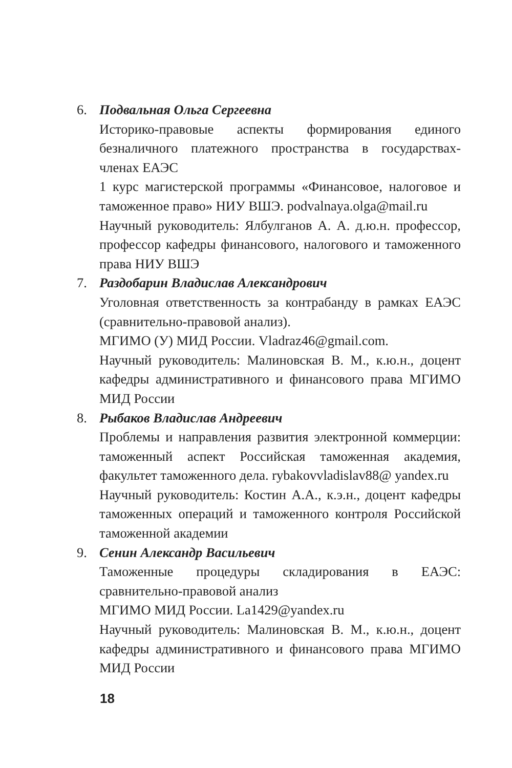6. Подвальная Ольга Сергеевна
Историко-правовые аспекты формирования единого безналичного платежного пространства в государствах-членах ЕАЭС
1 курс магистерской программы «Финансовое, налоговое и таможенное право» НИУ ВШЭ. podvalnaya.olga@mail.ru
Научный руководитель: Ялбулганов А. А. д.ю.н. профессор, профессор кафедры финансового, налогового и таможенного права НИУ ВШЭ
7. Раздобарин Владислав Александрович
Уголовная ответственность за контрабанду в рамках ЕАЭС (сравнительно-правовой анализ).
МГИМО (У) МИД России. Vladraz46@gmail.com.
Научный руководитель: Малиновская В. М., к.ю.н., доцент кафедры административного и финансового права МГИМО МИД России
8. Рыбаков Владислав Андреевич
Проблемы и направления развития электронной коммерции: таможенный аспект Российская таможенная академия, факультет таможенного дела. rybakovvladislav88@ yandex.ru
Научный руководитель: Костин А.А., к.э.н., доцент кафедры таможенных операций и таможенного контроля Российской таможенной академии
9. Сенин Александр Васильевич
Таможенные процедуры складирования в ЕАЭС: сравнительно-правовой анализ
МГИМО МИД России. La1429@yandex.ru
Научный руководитель: Малиновская В. М., к.ю.н., доцент кафедры административного и финансового права МГИМО МИД России
18